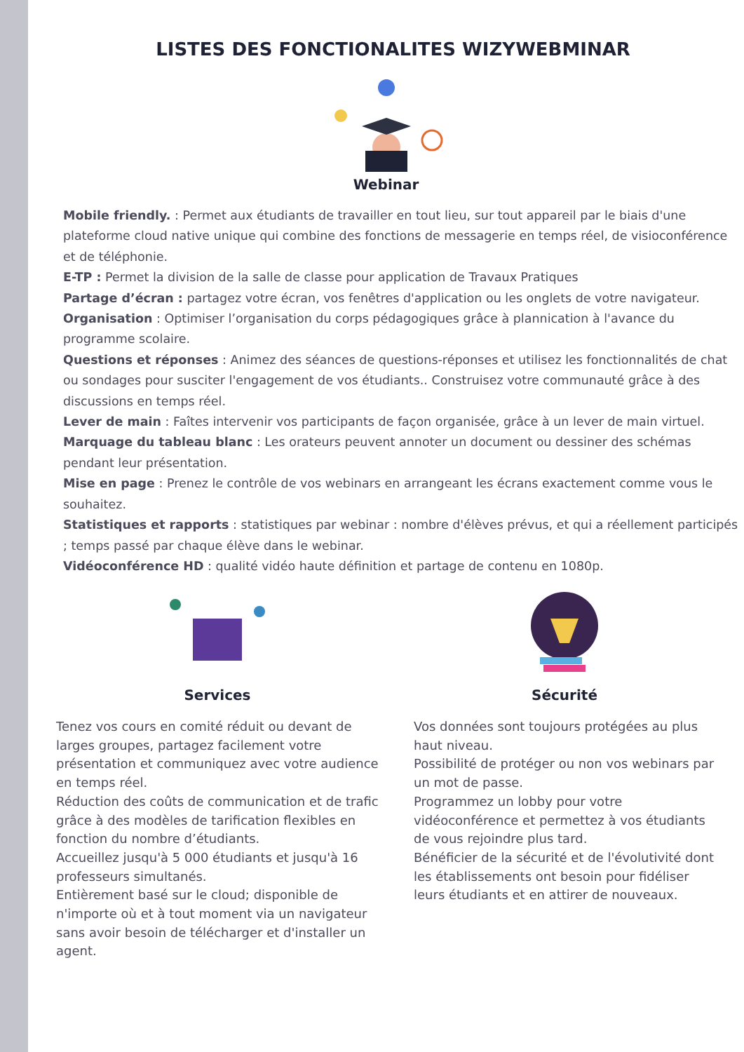LISTES DES FONCTIONALITES WIZYWEBMINAR
Webinar
Mobile friendly. : Permet aux étudiants de travailler en tout lieu, sur tout appareil par le biais d'une plateforme cloud native unique qui combine des fonctions de messagerie en temps réel, de visioconférence et de téléphonie.
E-TP : Permet la division de la salle de classe pour application de Travaux Pratiques
Partage d’écran : partagez votre écran, vos fenêtres d'application ou les onglets de votre navigateur.
Organisation : Optimiser l’organisation du corps pédagogiques grâce à plannication à l'avance du programme scolaire.
Questions et réponses : Animez des séances de questions-réponses et utilisez les fonctionnalités de chat ou sondages pour susciter l'engagement de vos étudiants.. Construisez votre communauté grâce à des discussions en temps réel.
Lever de main : Faîtes intervenir vos participants de façon organisée, grâce à un lever de main virtuel.
Marquage du tableau blanc : Les orateurs peuvent annoter un document ou dessiner des schémas pendant leur présentation.
Mise en page : Prenez le contrôle de vos webinars en arrangeant les écrans exactement comme vous le souhaitez.
Statistiques et rapports : statistiques par webinar : nombre d'élèves prévus, et qui a réellement participés ; temps passé par chaque élève dans le webinar.
Vidéoconférence HD : qualité vidéo haute définition et partage de contenu en 1080p.
Services
Tenez vos cours en comité réduit ou devant de larges groupes, partagez facilement votre présentation et communiquez avec votre audience en temps réel.
Réduction des coûts de communication et de trafic grâce à des modèles de tarification flexibles en fonction du nombre d’étudiants.
Accueillez jusqu'à 5 000 étudiants et jusqu'à 16 professeurs simultanés.
Entièrement basé sur le cloud; disponible de n'importe où et à tout moment via un navigateur sans avoir besoin de télécharger et d'installer un agent.
Sécurité
Vos données sont toujours protégées au plus haut niveau.
Possibilité de protéger ou non vos webinars par un mot de passe.
Programmez un lobby pour votre vidéoconférence et permettez à vos étudiants de vous rejoindre plus tard.
Bénéficier de la sécurité et de l'évolutivité dont les établissements ont besoin pour fidéliser leurs étudiants et en attirer de nouveaux.